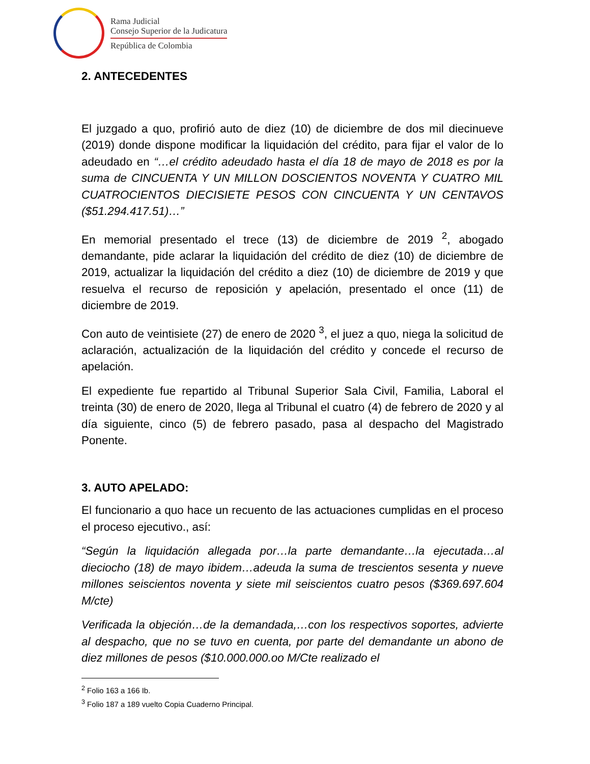Rama Judicial
Consejo Superior de la Judicatura
República de Colombia
2. ANTECEDENTES
El juzgado a quo, profirió auto de diez (10) de diciembre de dos mil diecinueve (2019) donde dispone modificar la liquidación del crédito, para fijar el valor de lo adeudado en “…el crédito adeudado hasta el día 18 de mayo de 2018 es por la suma de CINCUENTA Y UN MILLON DOSCIENTOS NOVENTA Y CUATRO MIL CUATROCIENTOS DIECISIETE PESOS CON CINCUENTA Y UN CENTAVOS ($51.294.417.51)…”
En memorial presentado el trece (13) de diciembre de 2019 <sup>2</sup>, abogado demandante, pide aclarar la liquidación del crédito de diez (10) de diciembre de 2019, actualizar la liquidación del crédito a diez (10) de diciembre de 2019 y que resuelva el recurso de reposición y apelación, presentado el once (11) de diciembre de 2019.
Con auto de veintisiete (27) de enero de 2020 <sup>3</sup>, el juez a quo, niega la solicitud de aclaración, actualización de la liquidación del crédito y concede el recurso de apelación.
El expediente fue repartido al Tribunal Superior Sala Civil, Familia, Laboral el treinta (30) de enero de 2020, llega al Tribunal el cuatro (4) de febrero de 2020 y al día siguiente, cinco (5) de febrero pasado, pasa al despacho del Magistrado Ponente.
3. AUTO APELADO:
El funcionario a quo hace un recuento de las actuaciones cumplidas en el proceso el proceso ejecutivo., así:
“Según la liquidación allegada por…la parte demandante…la ejecutada…al dieciocho (18) de mayo ibidem…adeuda la suma de trescientos sesenta y nueve millones seiscientos noventa y siete mil seiscientos cuatro pesos ($369.697.604 M/cte)
Verificada la objeción…de la demandada,…con los respectivos soportes, advierte al despacho, que no se tuvo en cuenta, por parte del demandante un abono de diez millones de pesos ($10.000.000.oo M/Cte realizado el
<sup>2</sup> Folio 163 a 166 Ib.
<sup>3</sup> Folio 187 a 189 vuelto Copia Cuaderno Principal.